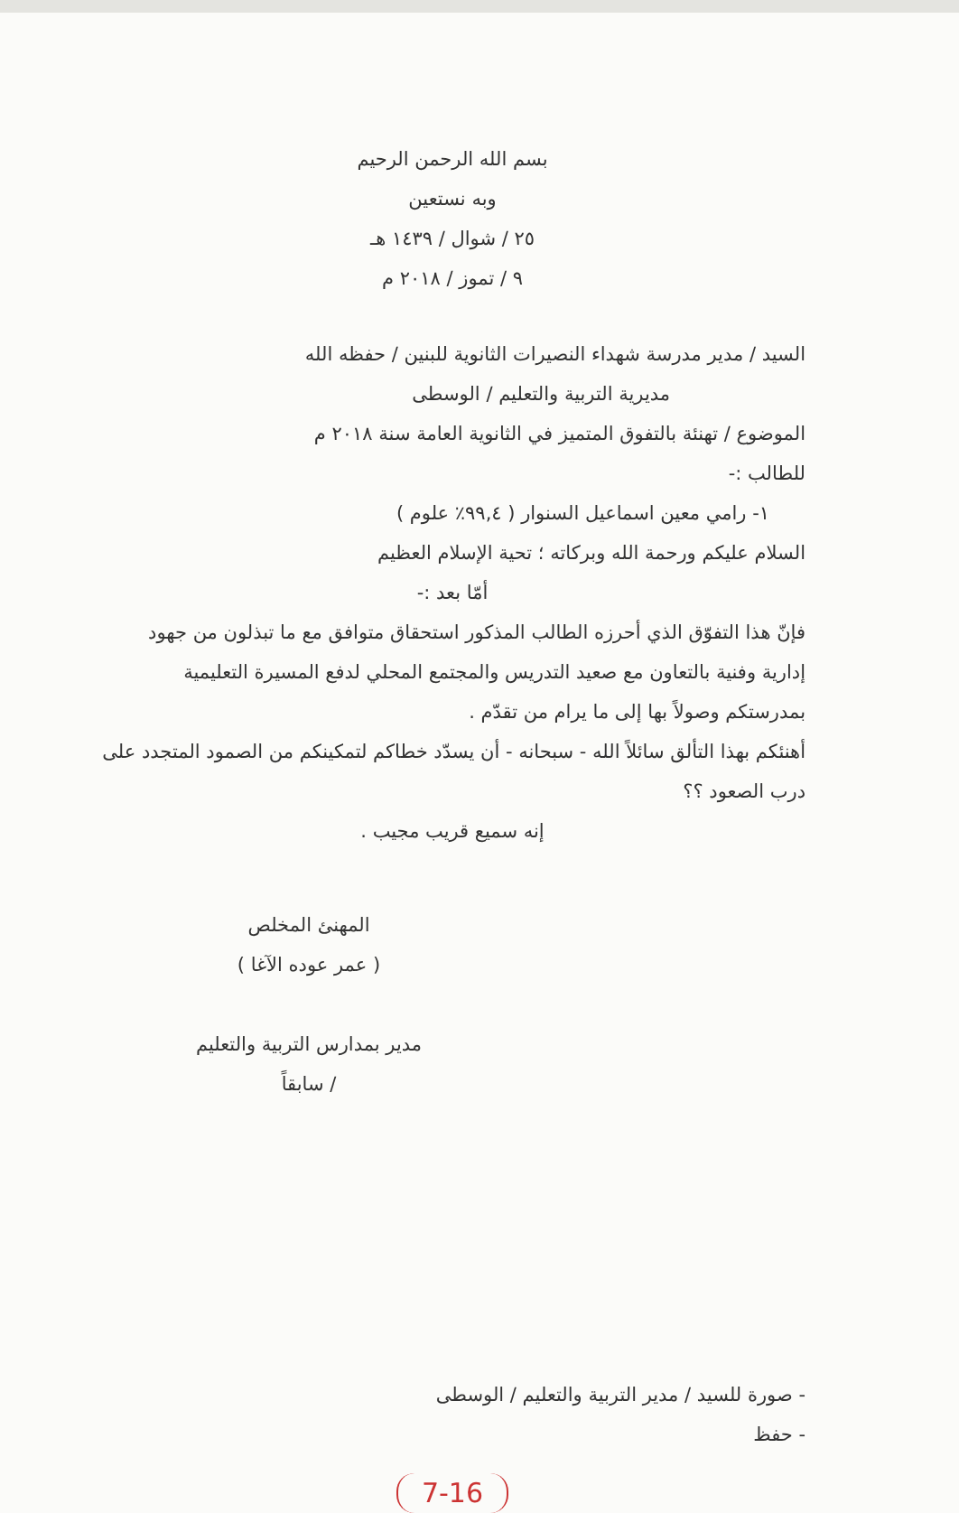بسم الله الرحمن الرحيم
وبه نستعين
٢٥ / شوال / ١٤٣٩ هـ
٩ / تموز / ٢٠١٨ م
السيد / مدير مدرسة شهداء النصيرات الثانوية للبنين / حفظه الله
مديرية التربية والتعليم / الوسطى
الموضوع / تهنئة بالتفوق المتميز في الثانوية العامة سنة ٢٠١٨ م
للطالب :-
١- رامي معين اسماعيل السنوار ( ٩٩,٤٪ علوم )
السلام عليكم ورحمة الله وبركاته ؛ تحية الإسلام العظيم
أمّا بعد :-
فإنّ هذا التفوّق الذي أحرزه الطالب المذكور استحقاق متوافق مع ما تبذلون من جهود إدارية وفنية بالتعاون مع صعيد التدريس والمجتمع المحلي لدفع المسيرة التعليمية بمدرستكم وصولاً بها إلى ما يرام من تقدّم .
أهنئكم بهذا التألق سائلاً الله - سبحانه - أن يسدّد خطاكم لتمكينكم من الصمود المتجدد على درب الصعود ؟؟
إنه سميع قريب مجيب .
المهنئ المخلص
( عمر عوده الآغا )
مدير بمدارس التربية والتعليم / سابقاً
- صورة للسيد / مدير التربية والتعليم / الوسطى
- حفظ
7-16